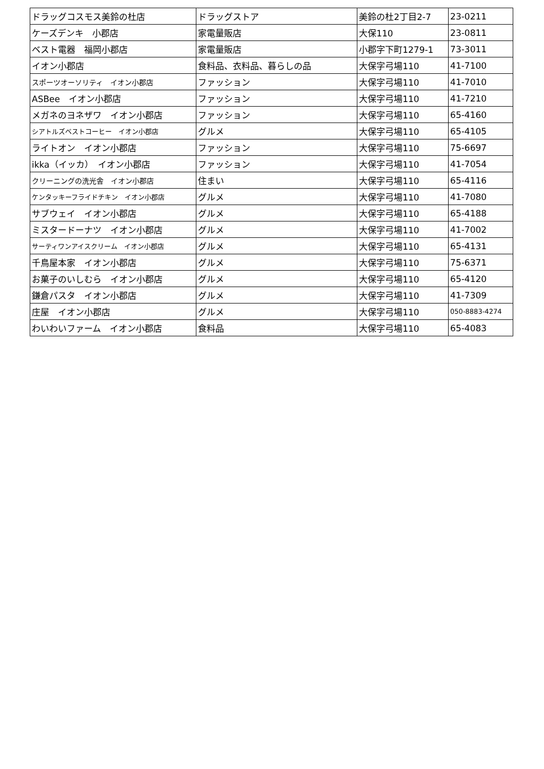| ドラッグコスモス美鈴の杜店 | ドラッグストア | 美鈴の杜2丁目2-7 | 23-0211 |
| ケーズデンキ 小郡店 | 家電量販店 | 大保110 | 23-0811 |
| ベスト電器 福岡小郡店 | 家電量販店 | 小郡字下町1279-1 | 73-3011 |
| イオン小郡店 | 食料品、衣料品、暮らしの品 | 大保字弓場110 | 41-7100 |
| スポーツオーソリティ イオン小郡店 | ファッション | 大保字弓場110 | 41-7010 |
| ASBee イオン小郡店 | ファッション | 大保字弓場110 | 41-7210 |
| メガネのヨネザワ イオン小郡店 | ファッション | 大保字弓場110 | 65-4160 |
| シアトルズベストコーヒー イオン小郡店 | グルメ | 大保字弓場110 | 65-4105 |
| ライトオン イオン小郡店 | ファッション | 大保字弓場110 | 75-6697 |
| ikka（イッカ） イオン小郡店 | ファッション | 大保字弓場110 | 41-7054 |
| クリーニングの洗光舎 イオン小郡店 | 住まい | 大保字弓場110 | 65-4116 |
| ケンタッキーフライドチキン イオン小郡店 | グルメ | 大保字弓場110 | 41-7080 |
| サブウェイ イオン小郡店 | グルメ | 大保字弓場110 | 65-4188 |
| ミスタードーナツ イオン小郡店 | グルメ | 大保字弓場110 | 41-7002 |
| サーティワンアイスクリーム イオン小郡店 | グルメ | 大保字弓場110 | 65-4131 |
| 千鳥屋本家 イオン小郡店 | グルメ | 大保字弓場110 | 75-6371 |
| お菓子のいしむら イオン小郡店 | グルメ | 大保字弓場110 | 65-4120 |
| 鎌倉パスタ イオン小郡店 | グルメ | 大保字弓場110 | 41-7309 |
| 庄屋 イオン小郡店 | グルメ | 大保字弓場110 | 050-8883-4274 |
| わいわいファーム イオン小郡店 | 食料品 | 大保字弓場110 | 65-4083 |